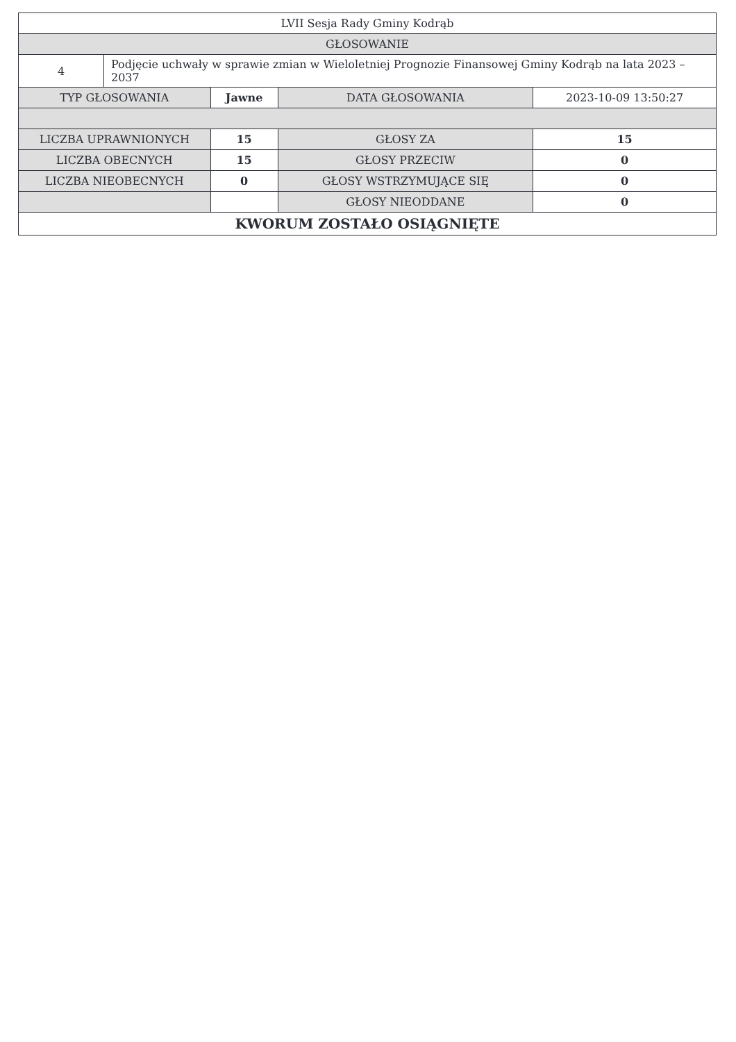| LVII Sesja Rady Gminy Kodrąb | | | | |
| GŁOSOWANIE | | | | |
| 4 | Podjęcie uchwały w sprawie zmian w Wieloletniej Prognozie Finansowej Gminy Kodrąb na lata 2023 – 2037 | | | |
| TYP GŁOSOWANIA | | Jawne | DATA GŁOSOWANIA | 2023-10-09 13:50:27 |
| LICZBA UPRAWNIONYCH | | 15 | GŁOSY ZA | 15 |
| LICZBA OBECNYCH | | 15 | GŁOSY PRZECIW | 0 |
| LICZBA NIEOBECNYCH | | 0 | GŁOSY WSTRZYMUJĄCE SIĘ | 0 |
| | | | GŁOSY NIEODDANE | 0 |
| KWORUM ZOSTAŁO OSIĄGNIĘTE | | | | |